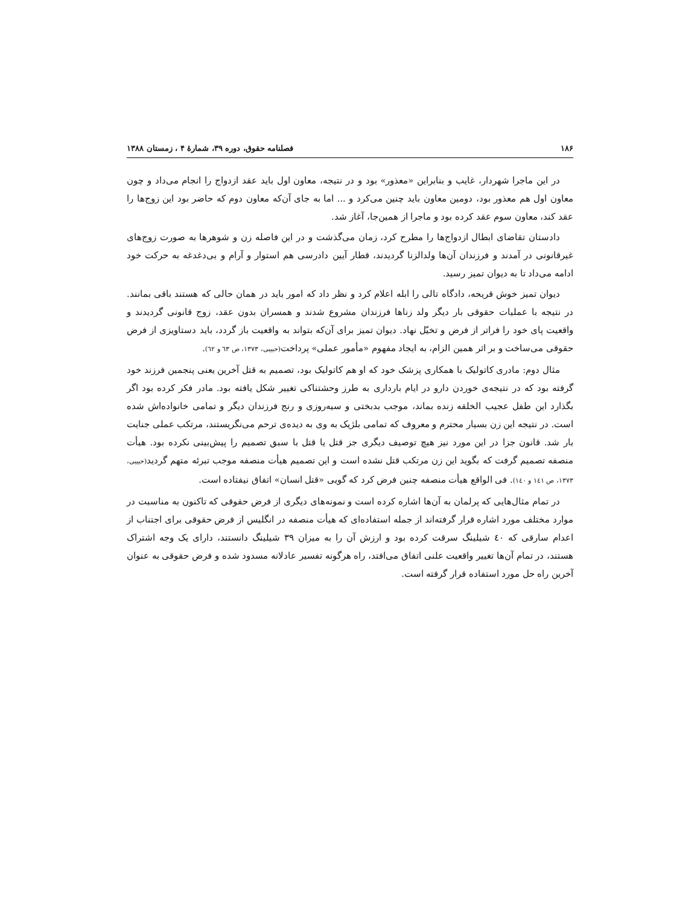۱۸۶ فصلنامه حقوق، دوره ۳۹، شمارهٔ ۴ ، زمستان ۱۳۸۸
در این ماجرا شهردار، غایب و بنابراین «معذور» بود و در نتیجه، معاون اول باید عقد ازدواج را انجام می‌داد و چون معاون اول هم معذور بود، دومین معاون باید چنین می‌کرد و ... اما به جای آن‌که معاون دوم که حاضر بود این زوج‌ها را عقد کند، معاون سوم عقد کرده بود و ماجرا از همین‌جا، آغاز شد.
دادستان تقاضای ابطال ازدواج‌ها را مطرح کرد، زمان می‌گذشت و در این فاصله زن و شوهرها به صورت زوج‌های غیرقانونی در آمدند و فرزندان آن‌ها ولدالزنا گردیدند، قطار آیین دادرسی هم استوار و آرام و بی‌دغدغه به حرکت خود ادامه می‌داد تا به دیوان تمیز رسید.
دیوان تمیز خوش قریحه، دادگاه تالی را ابله اعلام کرد و نظر داد که امور باید در همان حالی که هستند باقی بمانند. در نتیجه با عملیات حقوقی بار دیگر ولد زناها فرزندان مشروع شدند و همسران بدون عقد، زوج قانونی گردیدند و واقعیت پای خود را فراتر از فرض و تخیّل نهاد. دیوان تمیز برای آن‌که بتواند به واقعیت باز گردد، باید دستاویزی از فرض حقوقی می‌ساخت و بر اثر همین الزام، به ایجاد مفهوم «مأمور عملی» پرداخت(حبیبی، ۱۳۷۳، ص ٦۳ و ٦۲).
مثال دوم: مادری کاتولیک با همکاری پزشک خود که او هم کاتولیک بود، تصمیم به قتل آخرین یعنی پنجمین فرزند خود گرفته بود که در نتیجه‌ی خوردن دارو در ایام بارداری به طرز وحشتناکی تغییر شکل یافته بود. مادر فکر کرده بود اگر بگذارد این طفل عجیب الخلقه زنده بماند، موجب بدبختی و سیه‌روزی و رنج فرزندان دیگر و تمامی خانواده‌اش شده است. در نتیجه این زن بسیار محترم و معروف که تمامی بلژیک به وی به دیده‌ی ترحم می‌نگریستند، مرتکب عملی جنایت بار شد. قانون جزا در این مورد نیز هیچ توصیف دیگری جز قتل یا قتل با سبق تصمیم را پیش‌بینی نکرده بود. هیأت منصفه تصمیم گرفت که بگوید این زن مرتکب قتل نشده است و این تصمیم هیأت منصفه موجب تبرئه متهم گردید(حبیبی، ۱۳۷۳، ص ۱٤۱ و ۱٤۰). فی الواقع هیأت منصفه چنین فرض کرد که گویی «قتل انسان» اتفاق نیفتاده است.
در تمام مثال‌هایی که پرلمان به آن‌ها اشاره کرده است و نمونه‌های دیگری از فرض حقوقی که تاکنون به مناسبت در موارد مختلف مورد اشاره قرار گرفته‌اند از جمله استفاده‌ای که هیأت منصفه در انگلیس از فرض حقوقی برای اجتناب از اعدام سارقی که ٤۰ شیلینگ سرقت کرده بود و ارزش آن را به میزان ۳۹ شیلینگ دانستند، دارای یک وجه اشتراک هستند، در تمام آن‌ها تغییر واقعیت علنی اتفاق می‌افتد، راه هرگونه تفسیر عادلانه مسدود شده و فرض حقوقی به عنوان آخرین راه حل مورد استفاده قرار گرفته است.